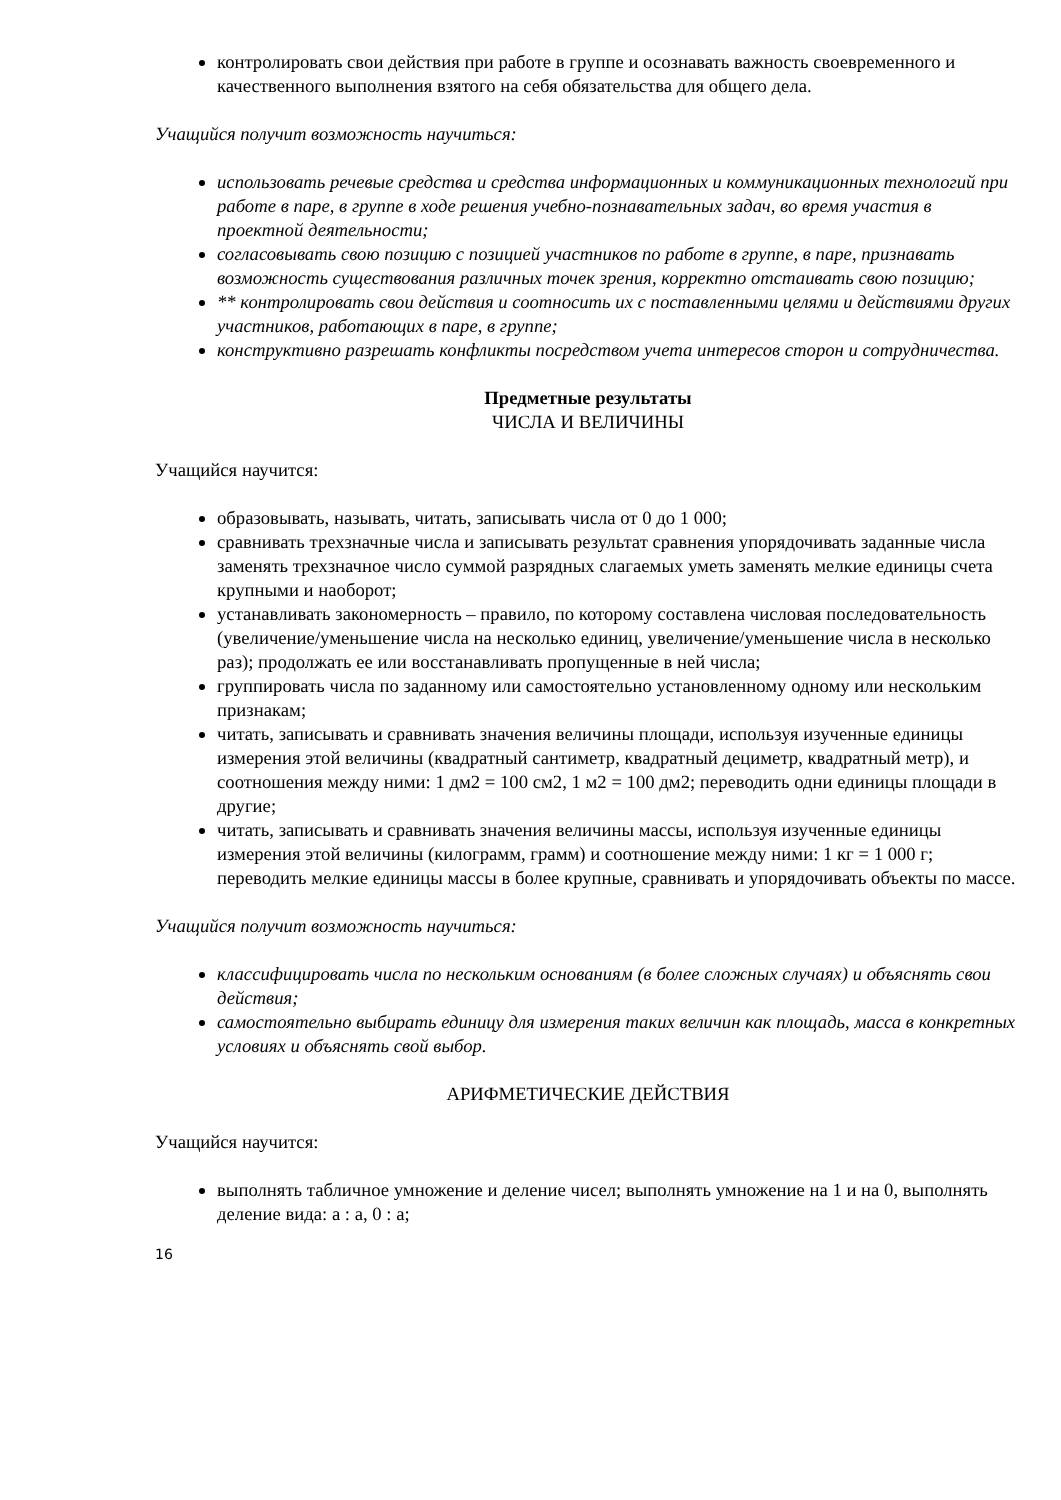контролировать свои действия при работе в группе и осознавать важность своевременного и качественного выполнения взятого на себя обязательства для общего дела.
Учащийся получит возможность научиться:
использовать речевые средства и средства информационных и коммуникационных технологий при работе в паре, в группе в ходе решения учебно-познавательных задач, во время участия в проектной деятельности;
согласовывать свою позицию с позицией участников по работе в группе, в паре, признавать возможность существования различных точек зрения, корректно отстаивать свою позицию;
** контролировать свои действия и соотносить их с поставленными целями и действиями других участников, работающих в паре, в группе;
конструктивно разрешать конфликты посредством учета интересов сторон и сотрудничества.
Предметные результаты
ЧИСЛА И ВЕЛИЧИНЫ
Учащийся научится:
образовывать, называть, читать, записывать числа от 0 до 1 000;
сравнивать трехзначные числа и записывать результат сравнения упорядочивать заданные числа заменять трехзначное число суммой разрядных слагаемых уметь заменять мелкие единицы счета крупными и наоборот;
устанавливать закономерность – правило, по которому составлена числовая последовательность (увеличение/уменьшение числа на несколько единиц, увеличение/уменьшение числа в несколько раз); продолжать ее или восстанавливать пропущенные в ней числа;
группировать числа по заданному или самостоятельно установленному одному или нескольким признакам;
читать, записывать и сравнивать значения величины площади, используя изученные единицы измерения этой величины (квадратный сантиметр, квадратный дециметр, квадратный метр), и соотношения между ними: 1 дм2 = 100 см2, 1 м2 = 100 дм2; переводить одни единицы площади в другие;
читать, записывать и сравнивать значения величины массы, используя изученные единицы измерения этой величины (килограмм, грамм) и соотношение между ними: 1 кг = 1 000 г; переводить мелкие единицы массы в более крупные, сравнивать и упорядочивать объекты по массе.
Учащийся получит возможность научиться:
классифицировать числа по нескольким основаниям (в более сложных случаях) и объяснять свои действия;
самостоятельно выбирать единицу для измерения таких величин как площадь, масса в конкретных условиях и объяснять свой выбор.
АРИФМЕТИЧЕСКИЕ ДЕЙСТВИЯ
Учащийся научится:
выполнять табличное умножение и деление чисел; выполнять умножение на 1 и на 0, выполнять деление вида: а : а, 0 : а;
16